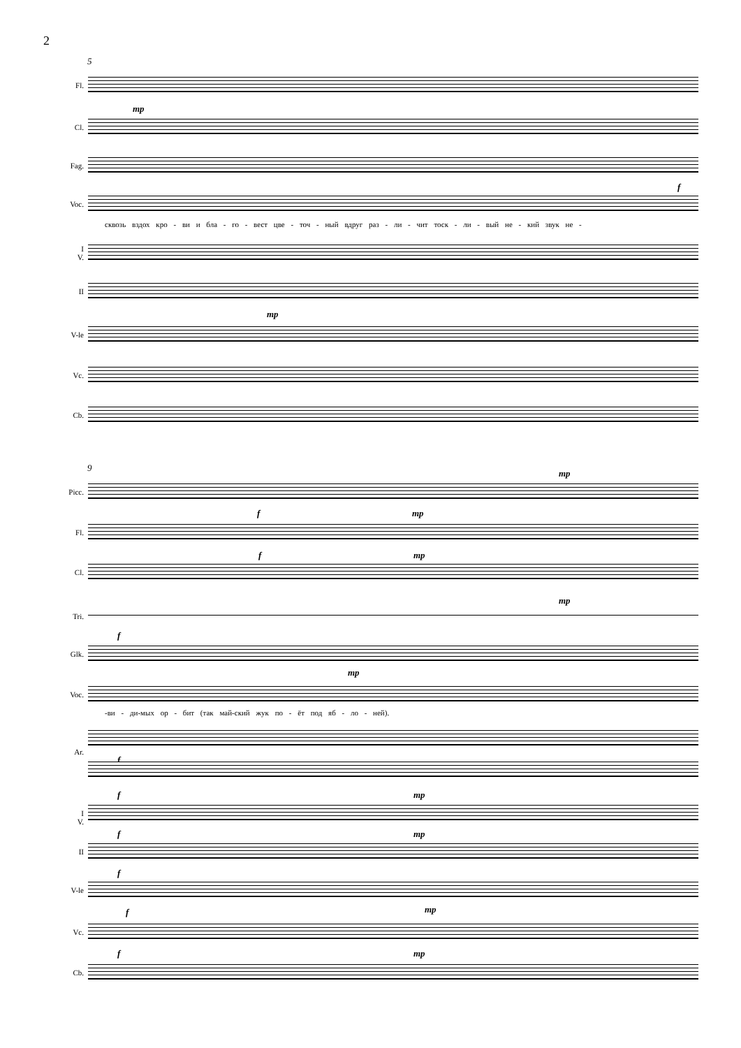2
5
Fl.
mp
Cl.
Fag.
f
Voc.
сквозь вздох кро - ви и бла - го - вест цве - точ - ный вдруг раз - ли - чит тоск - ли - вый не - кий звук не -
I
V.
II
mp
V-le
Vc.
Cb.
9
mp
Picc.
f mp
Fl.
f mp
Cl.
mp
Tri.
f
Glk.
mp
Voc.
-ви - ди-мых ор - бит (так май-ский жук по - ёт под яб - ло - ней).
f
Ar.
f mp
I
V.
f mp
II
f
V-le
f mp
Vc.
f mp
Cb.